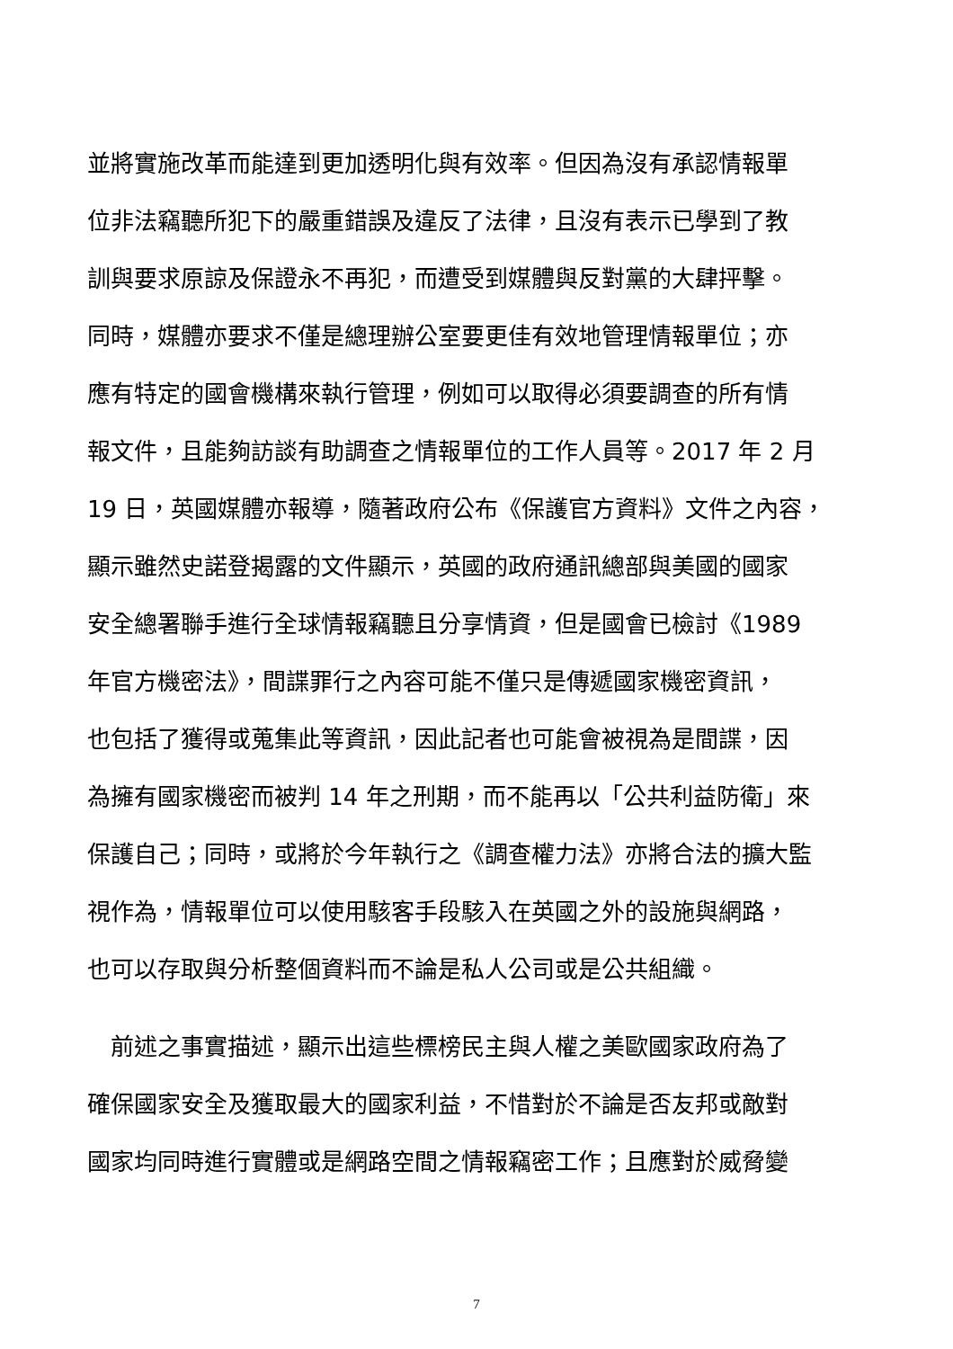並將實施改革而能達到更加透明化與有效率。但因為沒有承認情報單
位非法竊聽所犯下的嚴重錯誤及違反了法律，且沒有表示已學到了教
訓與要求原諒及保證永不再犯，而遭受到媒體與反對黨的大肆抨擊。
同時，媒體亦要求不僅是總理辦公室要更佳有效地管理情報單位；亦
應有特定的國會機構來執行管理，例如可以取得必須要調查的所有情
報文件，且能夠訪談有助調查之情報單位的工作人員等。2017 年 2 月
19 日，英國媒體亦報導，隨著政府公布《保護官方資料》文件之內容，
顯示雖然史諾登揭露的文件顯示，英國的政府通訊總部與美國的國家
安全總署聯手進行全球情報竊聽且分享情資，但是國會已檢討《1989
年官方機密法》，間諜罪行之內容可能不僅只是傳遞國家機密資訊，
也包括了獲得或蒐集此等資訊，因此記者也可能會被視為是間諜，因
為擁有國家機密而被判 14 年之刑期，而不能再以「公共利益防衛」來
保護自己；同時，或將於今年執行之《調查權力法》亦將合法的擴大監
視作為，情報單位可以使用駭客手段駭入在英國之外的設施與網路，
也可以存取與分析整個資料而不論是私人公司或是公共組織。
　前述之事實描述，顯示出這些標榜民主與人權之美歐國家政府為了
確保國家安全及獲取最大的國家利益，不惜對於不論是否友邦或敵對
國家均同時進行實體或是網路空間之情報竊密工作；且應對於威脅變
7